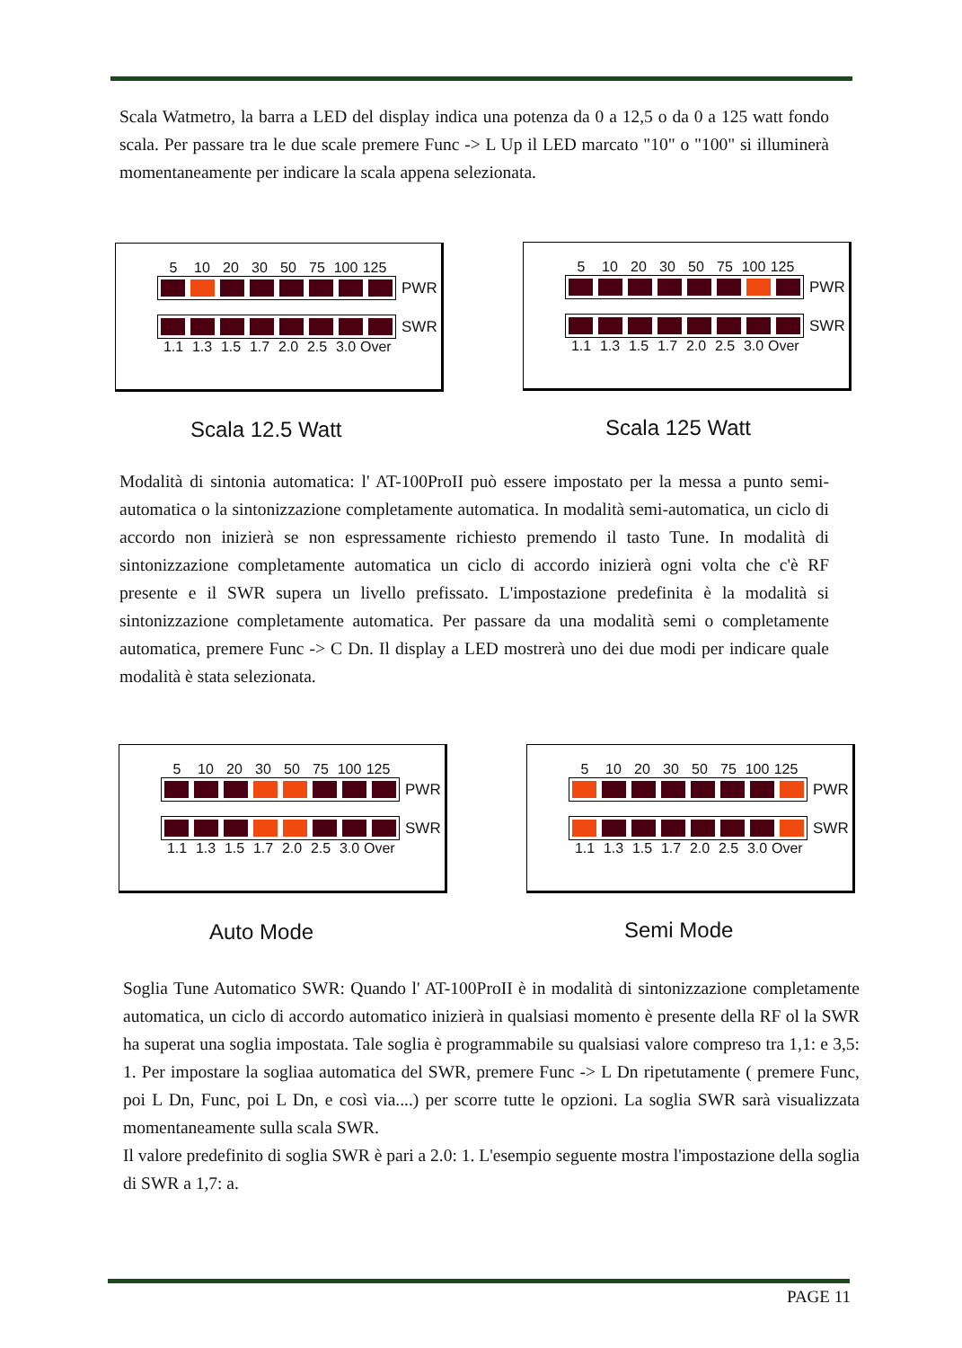Scala Watmetro, la barra a LED del display indica una potenza da 0 a 12,5 o da 0 a 125 watt fondo scala. Per passare tra le due scale premere Func -> L Up il LED marcato "10" o "100" si illuminerà momentaneamente per indicare la scala appena selezionata.
5 10 20 30 50 75 100 125
PWR
SWR
1.1 1.3 1.5 1.7 2.0 2.5 3.0 Over
5 10 20 30 50 75 100 125
PWR
SWR
1.1 1.3 1.5 1.7 2.0 2.5 3.0 Over
Scala 12.5 Watt Scala 125 Watt
Modalità di sintonia automatica: l' AT-100ProII può essere impostato per la messa a punto semi-automatica o la sintonizzazione completamente automatica. In modalità semi-automatica, un ciclo di accordo non inizierà se non espressamente richiesto premendo il tasto Tune. In modalità di sintonizzazione completamente automatica un ciclo di accordo inizierà ogni volta che c'è RF presente e il SWR supera un livello prefissato. L'impostazione predefinita è la modalità si sintonizzazione completamente automatica. Per passare da una modalità semi o completamente automatica, premere Func -> C Dn. Il display a LED mostrerà uno dei due modi per indicare quale modalità è stata selezionata.
5 10 20 30 50 75 100 125
PWR
SWR
1.1 1.3 1.5 1.7 2.0 2.5 3.0 Over
5 10 20 30 50 75 100 125
PWR
SWR
1.1 1.3 1.5 1.7 2.0 2.5 3.0 Over
Auto Mode Semi Mode
Soglia Tune Automatico SWR: Quando l' AT-100ProII è in modalità di sintonizzazione completamente automatica, un ciclo di accordo automatico inizierà in qualsiasi momento è presente della RF ol la SWR ha superat una soglia impostata. Tale soglia è programmabile su qualsiasi valore compreso tra 1,1: e 3,5: 1. Per impostare la sogliaa automatica del SWR, premere Func -> L Dn ripetutamente ( premere Func, poi L Dn, Func, poi L Dn, e così via....) per scorre tutte le opzioni. La soglia SWR sarà visualizzata momentaneamente sulla scala SWR.
Il valore predefinito di soglia SWR è pari a 2.0: 1. L'esempio seguente mostra l'impostazione della soglia di SWR a 1,7: a.
PAGE 11